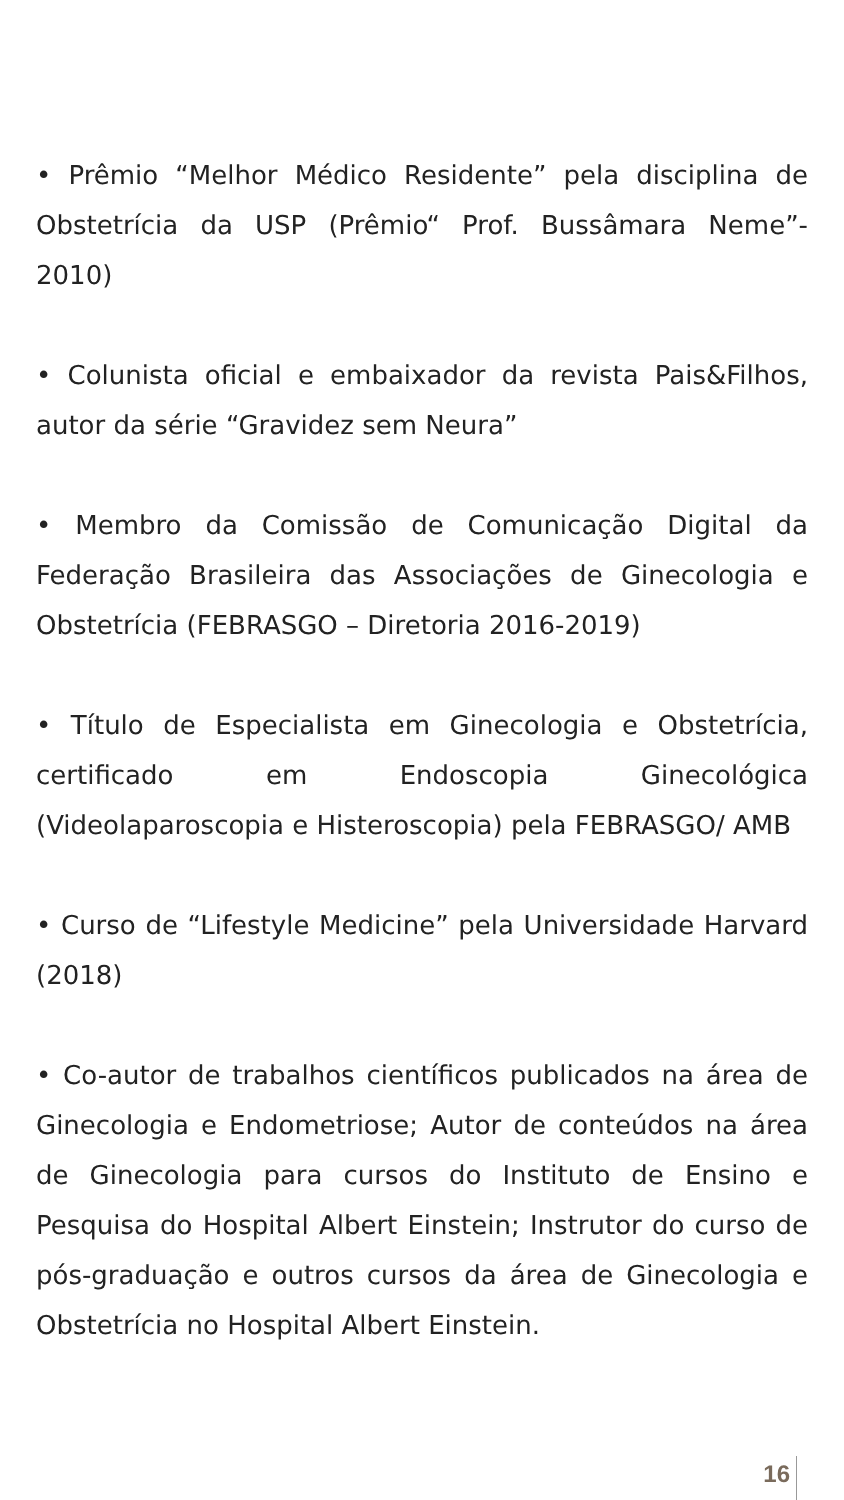• Prêmio “Melhor Médico Residente” pela disciplina de Obstetrícia da USP (Prêmio“ Prof. Bussâmara Neme”- 2010)
• Colunista oficial e embaixador da revista Pais&Filhos, autor da série “Gravidez sem Neura”
• Membro da Comissão de Comunicação Digital da Federação Brasileira das Associações de Ginecologia e Obstetrícia (FEBRASGO – Diretoria 2016-2019)
• Título de Especialista em Ginecologia e Obstetrícia, certificado em Endoscopia Ginecológica (Videolaparoscopia e Histeroscopia) pela FEBRASGO/ AMB
• Curso de “Lifestyle Medicine” pela Universidade Harvard (2018)
• Co-autor de trabalhos científicos publicados na área de Ginecologia e Endometriose; Autor de conteúdos na área de Ginecologia para cursos do Instituto de Ensino e Pesquisa do Hospital Albert Einstein; Instrutor do curso de pós-graduação e outros cursos da área de Ginecologia e Obstetrícia no Hospital Albert Einstein.
16